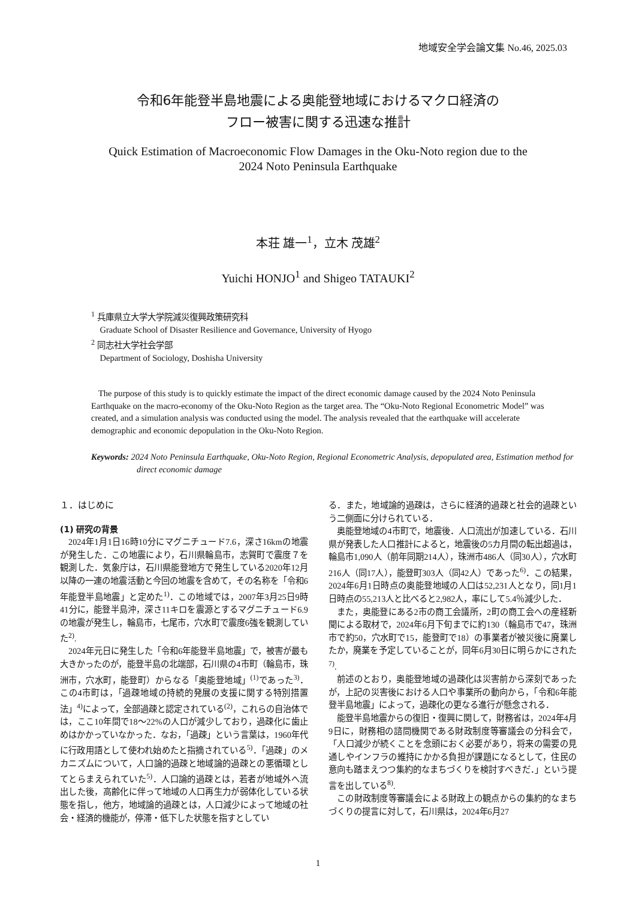地域安全学会論文集 No.46, 2025.03
令和6年能登半島地震による奥能登地域におけるマクロ経済の
フロー被害に関する迅速な推計
Quick Estimation of Macroeconomic Flow Damages in the Oku-Noto region due to the
2024 Noto Peninsula Earthquake
本荘 雄一<sup>1</sup>，立木 茂雄<sup>2</sup>
Yuichi HONJO<sup>1</sup> and Shigeo TATAUKI<sup>2</sup>
<sup>1</sup> 兵庫県立大学大学院減災復興政策研究科
Graduate School of Disaster Resilience and Governance, University of Hyogo
<sup>2</sup> 同志社大学社会学部
Department of Sociology, Doshisha University
The purpose of this study is to quickly estimate the impact of the direct economic damage caused by the 2024 Noto Peninsula Earthquake on the macro-economy of the Oku-Noto Region as the target area. The “Oku-Noto Regional Econometric Model” was created, and a simulation analysis was conducted using the model. The analysis revealed that the earthquake will accelerate demographic and economic depopulation in the Oku-Noto Region.
Keywords: 2024 Noto Peninsula Earthquake, Oku-Noto Region, Regional Econometric Analysis, depopulated area, Estimation method for direct economic damage
１．はじめに
(1) 研究の背景
2024年1月1日16時10分にマグニチュード7.6，深さ16kmの地震が発生した．この地震により，石川県輪島市，志賀町で震度７を観測した．気象庁は，石川県能登地方で発生している2020年12月以降の一連の地震活動と今回の地震を含めて，その名称を「令和6年能登半島地震」と定めた<sup>1)</sup>．この地域では，2007年3月25日9時41分に，能登半島沖，深さ11キロを震源とするマグニチュード6.9の地震が発生し，輪島市，七尾市，穴水町で震度6強を観測していた<sup>2)</sup>.
2024年元日に発生した「令和6年能登半島地震」で，被害が最も大きかったのが，能登半島の北端部，石川県の4市町（輪島市，珠洲市，穴水町，能登町）からなる「奥能登地域」<sup>(1)</sup>であった<sup>3)</sup>．この4市町は，「過疎地域の持続的発展の支援に関する特別措置法」<sup>4)</sup>によって，全部過疎と認定されている<sup>(2)</sup>，これらの自治体では，ここ10年間で18～22%の人口が減少しており，過疎化に歯止めはかかっていなかった．なお，「過疎」という言葉は，1960年代に行政用語として使われ始めたと指摘されている<sup>5)</sup>．「過疎」のメカニズムについて，人口論的過疎と地域論的過疎との悪循環としてとらまえられていた<sup>5)</sup>．人口論的過疎とは，若者が地域外へ流出した後，高齢化に伴って地域の人口再生力が弱体化している状態を指し，他方，地域論的過疎とは，人口減少によって地域の社会・経済的機能が，停滞・低下した状態を指すとしてい
る．また，地域論的過疎は，さらに経済的過疎と社会的過疎という二側面に分けられている．
奥能登地域の4市町で，地震後．人口流出が加速している．石川県が発表した人口推計によると，地震後の5カ月間の転出超過は，輪島市1,090人（前年同期214人），珠洲市486人（同30人），穴水町216人（同17人），能登町303人（同42人）であった<sup>6)</sup>．この結果，2024年6月1日時点の奥能登地域の人口は52,231人となり，同1月1日時点の55,213人と比べると2,982人，率にして5.4％減少した．
また，奥能登にある2市の商工会議所，2町の商工会への産経新聞による取材で，2024年6月下旬までに約130（輪島市で47，珠洲市で約50，穴水町で15，能登町で18）の事業者が被災後に廃業したか，廃業を予定していることが，同年6月30日に明らかにされた<sup>7)</sup>.
前述のとおり，奥能登地域の過疎化は災害前から深刻であったが，上記の災害後における人口や事業所の動向から，「令和6年能登半島地震」によって，過疎化の更なる進行が懸念される．
能登半島地震からの復旧・復興に関して，財務省は，2024年4月9日に，財務相の諮問機関である財政制度等審議会の分科会で，「人口減少が続くことを念頭におく必要があり，将来の需要の見通しやインフラの維持にかかる負担が課題になるとして，住民の意向も踏まえつつ集約的なまちづくりを検討すべきだ．」という提言を出している<sup>8)</sup>.
この財政制度等審議会による財政上の観点からの集約的なまちづくりの提言に対して，石川県は，2024年6月27
1